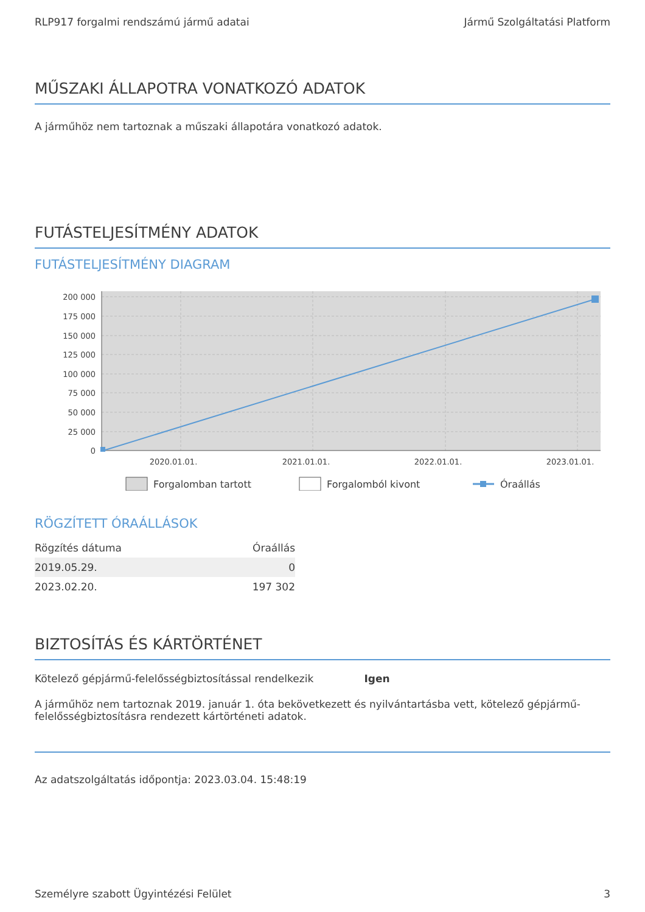RLP917 forgalmi rendszámú jármű adatai Jármű Szolgáltatási Platform
MŰSZAKI ÁLLAPOTRA VONATKOZÓ ADATOK
A járműhöz nem tartoznak a műszaki állapotára vonatkozó adatok.
FUTÁSTELJESÍTMÉNY ADATOK
FUTÁSTELJESÍTMÉNY DIAGRAM
200 000
175 000
150 000
125 000
100 000
75 000
50 000
25 000
0
2020.01.01.
2021.01.01.
2022.01.01.
2023.01.01.
Forgalomban tartott
Forgalomból kivont
Óraállás
RÖGZÍTETT ÓRAÁLLÁSOK
| Rögzítés dátuma | Óraállás |
| --- | --- |
| 2019.05.29. | 0 |
| 2023.02.20. | 197 302 |
BIZTOSÍTÁS ÉS KÁRTÖRTÉNET
Kötelező gépjármű-felelősségbiztosítással rendelkezik Igen
A járműhöz nem tartoznak 2019. január 1. óta bekövetkezett és nyilvántartásba vett, kötelező gépjármű-felelősségbiztosításra rendezett kártörténeti adatok.
Az adatszolgáltatás időpontja: 2023.03.04. 15:48:19
Személyre szabott Ügyintézési Felület 3